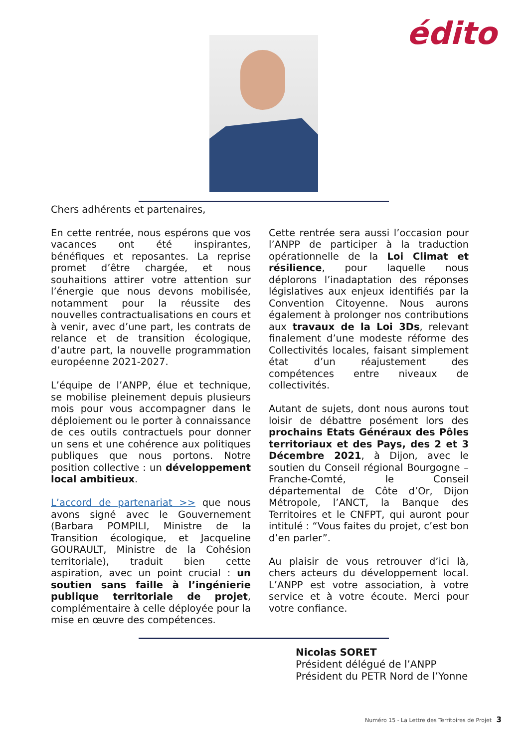édito
Chers adhérents et partenaires,
En cette rentrée, nous espérons que vos vacances ont été inspirantes, bénéfiques et reposantes. La reprise promet d’être chargée, et nous souhaitions attirer votre attention sur l’énergie que nous devons mobilisée, notamment pour la réussite des nouvelles contractualisations en cours et à venir, avec d’une part, les contrats de relance et de transition écologique, d’autre part, la nouvelle programmation européenne 2021-2027.
L’équipe de l’ANPP, élue et technique, se mobilise pleinement depuis plusieurs mois pour vous accompagner dans le déploiement ou le porter à connaissance de ces outils contractuels pour donner un sens et une cohérence aux politiques publiques que nous portons. Notre position collective : un développement local ambitieux.
L’accord de partenariat >> que nous avons signé avec le Gouvernement (Barbara POMPILI, Ministre de la Transition écologique, et Jacqueline GOURAULT, Ministre de la Cohésion territoriale), traduit bien cette aspiration, avec un point crucial : un soutien sans faille à l’ingénierie publique territoriale de projet, complémentaire à celle déployée pour la mise en œuvre des compétences.
Cette rentrée sera aussi l’occasion pour l’ANPP de participer à la traduction opérationnelle de la Loi Climat et résilience, pour laquelle nous déplorons l’inadaptation des réponses législatives aux enjeux identifiés par la Convention Citoyenne. Nous aurons également à prolonger nos contributions aux travaux de la Loi 3Ds, relevant finalement d’une modeste réforme des Collectivités locales, faisant simplement état d’un réajustement des compétences entre niveaux de collectivités.
Autant de sujets, dont nous aurons tout loisir de débattre posément lors des prochains Etats Généraux des Pôles territoriaux et des Pays, des 2 et 3 Décembre 2021, à Dijon, avec le soutien du Conseil régional Bourgogne – Franche-Comté, le Conseil départemental de Côte d’Or, Dijon Métropole, l’ANCT, la Banque des Territoires et le CNFPT, qui auront pour intitulé : “Vous faites du projet, c’est bon d’en parler”.
Au plaisir de vous retrouver d’ici là, chers acteurs du développement local. L’ANPP est votre association, à votre service et à votre écoute. Merci pour votre confiance.
Nicolas SORET
Président délégué de l’ANPP
Président du PETR Nord de l’Yonne
Numéro 15 - La Lettre des Territoires de Projet 3